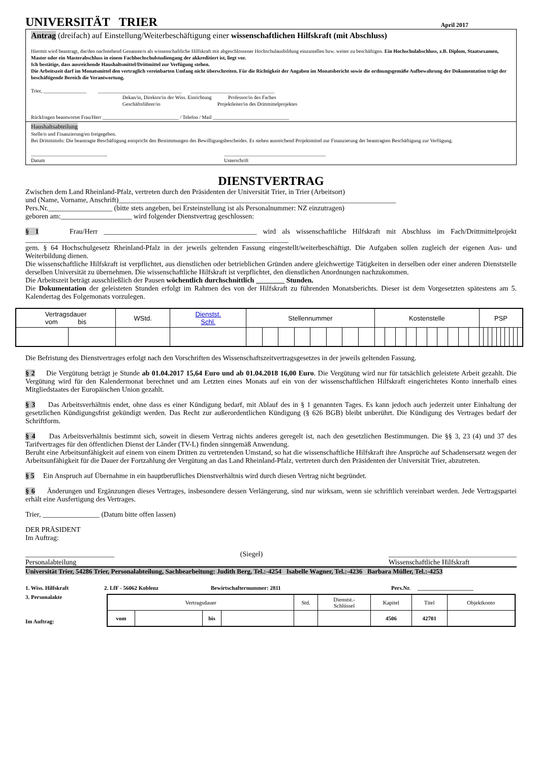UNIVERSITÄT TRIER
April 2017
Antrag (dreifach) auf Einstellung/Weiterbeschäftigung einer wissenschaftlichen Hilfskraft (mit Abschluss)
Hiermit wird beantragt, die/den nachstehend Genannte/n als wissenschaftliche Hilfskraft mit abgeschlossener Hochschulausbildung einzustellen bzw. weiter zu beschäftigen. Ein Hochschulabschluss, z.B. Diplom, Staatsexamen, Master oder ein Masterabschluss in einem Fachhochschulstudiengang der akkreditiert ist, liegt vor.
Ich bestätige, dass ausreichende Haushaltsmittel/Drittmittel zur Verfügung stehen.
Die Arbeitszeit darf im Monatsmittel den vertraglich vereinbarten Umfang nicht überschreiten. Für die Richtigkeit der Angaben im Monatsbericht sowie die ordnungsgemäße Aufbewahrung der Dokumentation trägt der beschäftigende Bereich die Verantwortung.
Trier, _________________ _________________________________ _________________________________
Dekan/in, Direktor/in der Wiss. Einrichtung Professor/in des Faches
Geschäftsführer/in Projektleiter/in des Drittmittelprojektes
Rückfragen beantwortet Frau/Herr ______________________________ / Telefon / Mail ______________________________
Haushaltsabteilung
Stelle/n und Finanzierung/en freigegeben.
Bei Drittmitteln: Die beantragte Beschäftigung entspricht den Bestimmungen des Bewilligungsbescheides. Es stehen ausreichend Projektmittel zur Finanzierung der beantragten Beschäftigung zur Verfügung.
______________________________
Datum ________________________________________
Unterschrift
DIENSTVERTRAG
Zwischen dem Land Rheinland-Pfalz, vertreten durch den Präsidenten der Universität Trier, in Trier (Arbeitsort)
und (Name, Vorname, Anschrift)______________________________________________________________________________
Pers.Nr.__________________ (bitte stets angeben, bei Ersteinstellung ist als Personalnummer: NZ einzutragen)
geboren am:____________________ wird folgender Dienstvertrag geschlossen:
§ 1 Frau/Herr ___________________________________________ wird als wissenschaftliche Hilfskraft mit Abschluss im Fach/Drittmittelprojekt __________________________________________________________________________
gem. § 64 Hochschulgesetz Rheinland-Pfalz in der jeweils geltenden Fassung eingestellt/weiterbeschäftigt. Die Aufgaben sollen zugleich der eigenen Aus- und Weiterbildung dienen.
Die wissenschaftliche Hilfskraft ist verpflichtet, aus dienstlichen oder betrieblichen Gründen andere gleichwertige Tätigkeiten in derselben oder einer anderen Dienststelle derselben Universität zu übernehmen. Die wissenschaftliche Hilfskraft ist verpflichtet, den dienstlichen Anordnungen nachzukommen.
Die Arbeitszeit beträgt ausschließlich der Pausen wöchentlich durchschnittlich ________ Stunden.
Die Dokumentation der geleisteten Stunden erfolgt im Rahmen des von der Hilfskraft zu führenden Monatsberichts. Dieser ist dem Vorgesetzten spätestens am 5. Kalendertag des Folgemonats vorzulegen.
| Vertragsdauer vom bis | | WStd. | Dienstst. Schl. | Stellennummer | | | | | | | | Kostenstelle | | | | | | | | | | PSP | | | | | | | | | |
| --- | --- | --- | --- | --- | --- | --- | --- | --- | --- | --- | --- | --- | --- | --- | --- | --- | --- | --- | --- | --- | --- | --- | --- | --- | --- | --- | --- | --- | --- | --- | --- |
Die Befristung des Dienstvertrages erfolgt nach den Vorschriften des Wissenschaftszeitvertragsgesetzes in der jeweils geltenden Fassung.
§ 2 Die Vergütung beträgt je Stunde ab 01.04.2017 15,64 Euro und ab 01.04.2018 16,00 Euro. Die Vergütung wird nur für tatsächlich geleistete Arbeit gezahlt. Die Vergütung wird für den Kalendermonat berechnet und am Letzten eines Monats auf ein von der wissenschaftlichen Hilfskraft eingerichtetes Konto innerhalb eines Mitgliedstaates der Europäischen Union gezahlt.
§ 3 Das Arbeitsverhältnis endet, ohne dass es einer Kündigung bedarf, mit Ablauf des in § 1 genannten Tages. Es kann jedoch auch jederzeit unter Einhaltung der gesetzlichen Kündigungsfrist gekündigt werden. Das Recht zur außerordentlichen Kündigung (§ 626 BGB) bleibt unberührt. Die Kündigung des Vertrages bedarf der Schriftform.
§ 4 Das Arbeitsverhältnis bestimmt sich, soweit in diesem Vertrag nichts anderes geregelt ist, nach den gesetzlichen Bestimmungen. Die §§ 3, 23 (4) und 37 des Tarifvertrages für den öffentlichen Dienst der Länder (TV-L) finden sinngemäß Anwendung.
Beruht eine Arbeitsunfähigkeit auf einem von einem Dritten zu vertretenden Umstand, so hat die wissenschaftliche Hilfskraft ihre Ansprüche auf Schadensersatz wegen der Arbeitsunfähigkeit für die Dauer der Fortzahlung der Vergütung an das Land Rheinland-Pfalz, vertreten durch den Präsidenten der Universität Trier, abzutreten.
§ 5 Ein Anspruch auf Übernahme in ein hauptberufliches Dienstverhältnis wird durch diesen Vertrag nicht begründet.
§ 6 Änderungen und Ergänzungen dieses Vertrages, insbesondere dessen Verlängerung, sind nur wirksam, wenn sie schriftlich vereinbart werden. Jede Vertragspartei erhält eine Ausfertigung des Vertrages.
Trier, ________________ (Datum bitte offen lassen)
DER PRÄSIDENT
Im Auftrag:
_________________________
Personalabteilung (Siegel) ____________________________________
Wissenschaftliche Hilfskraft
Universität Trier, 54286 Trier, Personalabteilung, Sachbearbeitung: Judith Berg, Tel.:-4254 Isabelle Wagner, Tel.:-4236 Barbara Müller, Tel.:-4253
1. Wiss. Hilfskraft 2. LfF - 56062 Koblenz Bewirtschafternummer: 2811 Pers.Nr. ____________________
3. Personalakte
Im Auftrag:
| Vertragsdauer | | | | Std. | Dienstst.- Schlüssel | Kapitel | Titel | Objektkonto |
| vom | | bis | | | | 4506 | 42701 | |